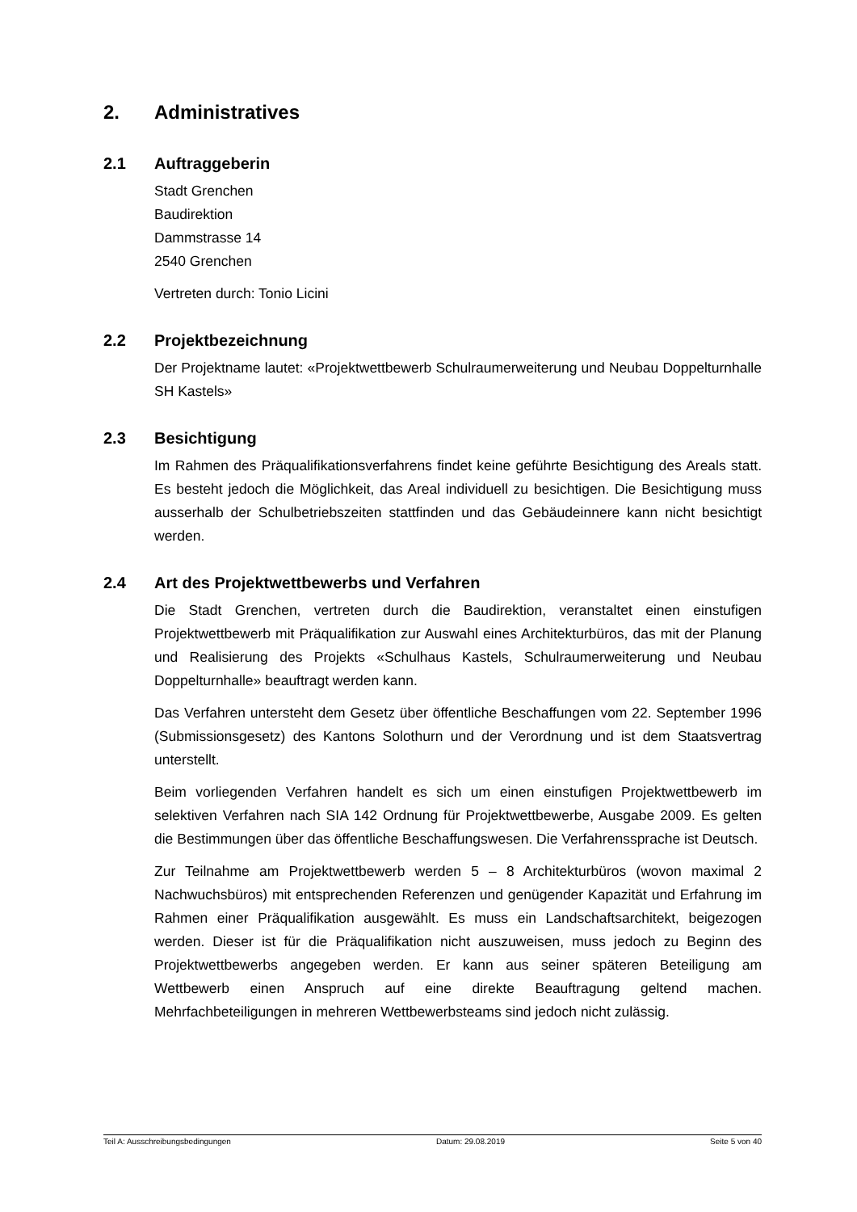2. Administratives
2.1 Auftraggeberin
Stadt Grenchen
Baudirektion
Dammstrasse 14
2540 Grenchen
Vertreten durch: Tonio Licini
2.2 Projektbezeichnung
Der Projektname lautet: «Projektwettbewerb Schulraumerweiterung und Neubau Doppelturnhalle SH Kastels»
2.3 Besichtigung
Im Rahmen des Präqualifikationsverfahrens findet keine geführte Besichtigung des Areals statt. Es besteht jedoch die Möglichkeit, das Areal individuell zu besichtigen. Die Besichtigung muss ausserhalb der Schulbetriebszeiten stattfinden und das Gebäudeinnere kann nicht besichtigt werden.
2.4 Art des Projektwettbewerbs und Verfahren
Die Stadt Grenchen, vertreten durch die Baudirektion, veranstaltet einen einstufigen Projektwettbewerb mit Präqualifikation zur Auswahl eines Architekturbüros, das mit der Planung und Realisierung des Projekts «Schulhaus Kastels, Schulraumerweiterung und Neubau Doppelturnhalle» beauftragt werden kann.
Das Verfahren untersteht dem Gesetz über öffentliche Beschaffungen vom 22. September 1996 (Submissionsgesetz) des Kantons Solothurn und der Verordnung und ist dem Staatsvertrag unterstellt.
Beim vorliegenden Verfahren handelt es sich um einen einstufigen Projektwettbewerb im selektiven Verfahren nach SIA 142 Ordnung für Projektwettbewerbe, Ausgabe 2009. Es gelten die Bestimmungen über das öffentliche Beschaffungswesen. Die Verfahrenssprache ist Deutsch.
Zur Teilnahme am Projektwettbewerb werden 5 – 8 Architekturbüros (wovon maximal 2 Nachwuchsbüros) mit entsprechenden Referenzen und genügender Kapazität und Erfahrung im Rahmen einer Präqualifikation ausgewählt. Es muss ein Landschaftsarchitekt, beigezogen werden. Dieser ist für die Präqualifikation nicht auszuweisen, muss jedoch zu Beginn des Projektwettbewerbs angegeben werden. Er kann aus seiner späteren Beteiligung am Wettbewerb einen Anspruch auf eine direkte Beauftragung geltend machen. Mehrfachbeteiligungen in mehreren Wettbewerbsteams sind jedoch nicht zulässig.
Teil A: Ausschreibungsbedingungen Datum: 29.08.2019 Seite 5 von 40